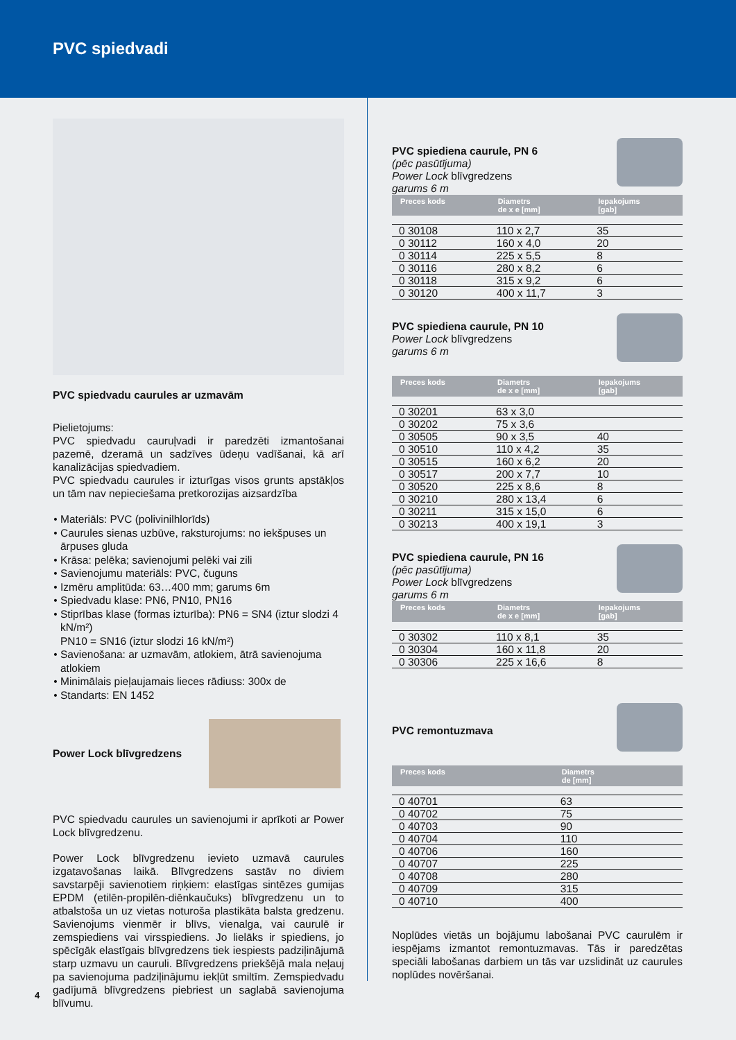PVC spiedvadi
PVC spiedvadu caurules ar uzmavām
Pielietojums:
PVC spiedvadu cauruļvadi ir paredzēti izmantošanai pazemē, dzeramā un sadzīves ūdeņu vadīšanai, kā arī kanalizācijas spiedvadiem.
PVC spiedvadu caurules ir izturīgas visos grunts apstākļos un tām nav nepieciešama pretkorozijas aizsardzība
Materiāls: PVC (polivinilhlorīds)
Caurules sienas uzbūve, raksturojums: no iekšpuses un ārpuses gluda
Krāsa: pelēka; savienojumi pelēki vai zili
Savienojumu materiāls: PVC, čuguns
Izmēru amplitūda: 63…400 mm; garums 6m
Spiedvadu klase: PN6, PN10, PN16
Stiprības klase (formas izturība): PN6 = SN4 (iztur slodzi 4 kN/m²)
PN10 = SN16 (iztur slodzi 16 kN/m²)
Savienošana: ar uzmavām, atlokiem, ātrā savienojuma atlokiem
Minimālais pieļaujamais lieces rādiuss: 300x de
Standarts: EN 1452
Power Lock blīvgredzens
PVC spiedvadu caurules un savienojumi ir aprīkoti ar Power Lock blīvgredzenu.
Power Lock blīvgredzenu ievieto uzmavā caurules izgatavošanas laikā. Blīvgredzens sastāv no diviem savstarpēji savienotiem riņķiem: elastīgas sintēzes gumijas EPDM (etilēn-propilēn-diēnkaučuks) blīvgredzenu un to atbalstoša un uz vietas noturoša plastikāta balsta gredzenu. Savienojums vienmēr ir blīvs, vienalga, vai caurulē ir zemspiediens vai virsspiediens. Jo lielāks ir spiediens, jo spēcīgāk elastīgais blīvgredzens tiek iespiests padziļinājumā starp uzmavu un cauruli. Blīvgredzens priekšējā mala neļauj pa savienojuma padziļinājumu iekļūt smiltīm. Zemspiedvadu gadījumā blīvgredzens piebriest un saglabā savienojuma blīvumu.
PVC spiediena caurule, PN 6
(pēc pasūtījuma)
Power Lock blīvgredzens
garums 6 m
| Preces kods | Diametrs de x e [mm] | Iepakojums [gab] |
| --- | --- | --- |
| 0 30108 | 110 x 2,7 | 35 |
| 0 30112 | 160 x 4,0 | 20 |
| 0 30114 | 225 x 5,5 | 8 |
| 0 30116 | 280 x 8,2 | 6 |
| 0 30118 | 315 x 9,2 | 6 |
| 0 30120 | 400 x 11,7 | 3 |
PVC spiediena caurule, PN 10
Power Lock blīvgredzens
garums 6 m
| Preces kods | Diametrs de x e [mm] | Iepakojums [gab] |
| --- | --- | --- |
| 0 30201 | 63 x 3,0 | |
| 0 30202 | 75 x 3,6 | |
| 0 30505 | 90 x 3,5 | 40 |
| 0 30510 | 110 x 4,2 | 35 |
| 0 30515 | 160 x 6,2 | 20 |
| 0 30517 | 200 x 7,7 | 10 |
| 0 30520 | 225 x 8,6 | 8 |
| 0 30210 | 280 x 13,4 | 6 |
| 0 30211 | 315 x 15,0 | 6 |
| 0 30213 | 400 x 19,1 | 3 |
PVC spiediena caurule, PN 16
(pēc pasūtījuma)
Power Lock blīvgredzens
garums 6 m
| Preces kods | Diametrs de x e [mm] | Iepakojums [gab] |
| --- | --- | --- |
| 0 30302 | 110 x 8,1 | 35 |
| 0 30304 | 160 x 11,8 | 20 |
| 0 30306 | 225 x 16,6 | 8 |
PVC remontuzmava
| Preces kods | Diametrs de [mm] |
| --- | --- |
| 0 40701 | 63 |
| 0 40702 | 75 |
| 0 40703 | 90 |
| 0 40704 | 110 |
| 0 40706 | 160 |
| 0 40707 | 225 |
| 0 40708 | 280 |
| 0 40709 | 315 |
| 0 40710 | 400 |
Noplūdes vietās un bojājumu labošanai PVC caurulēm ir iespējams izmantot remontuzmavas. Tās ir paredzētas speciāli labošanas darbiem un tās var uzslidināt uz caurules noplūdes novēršanai.
4